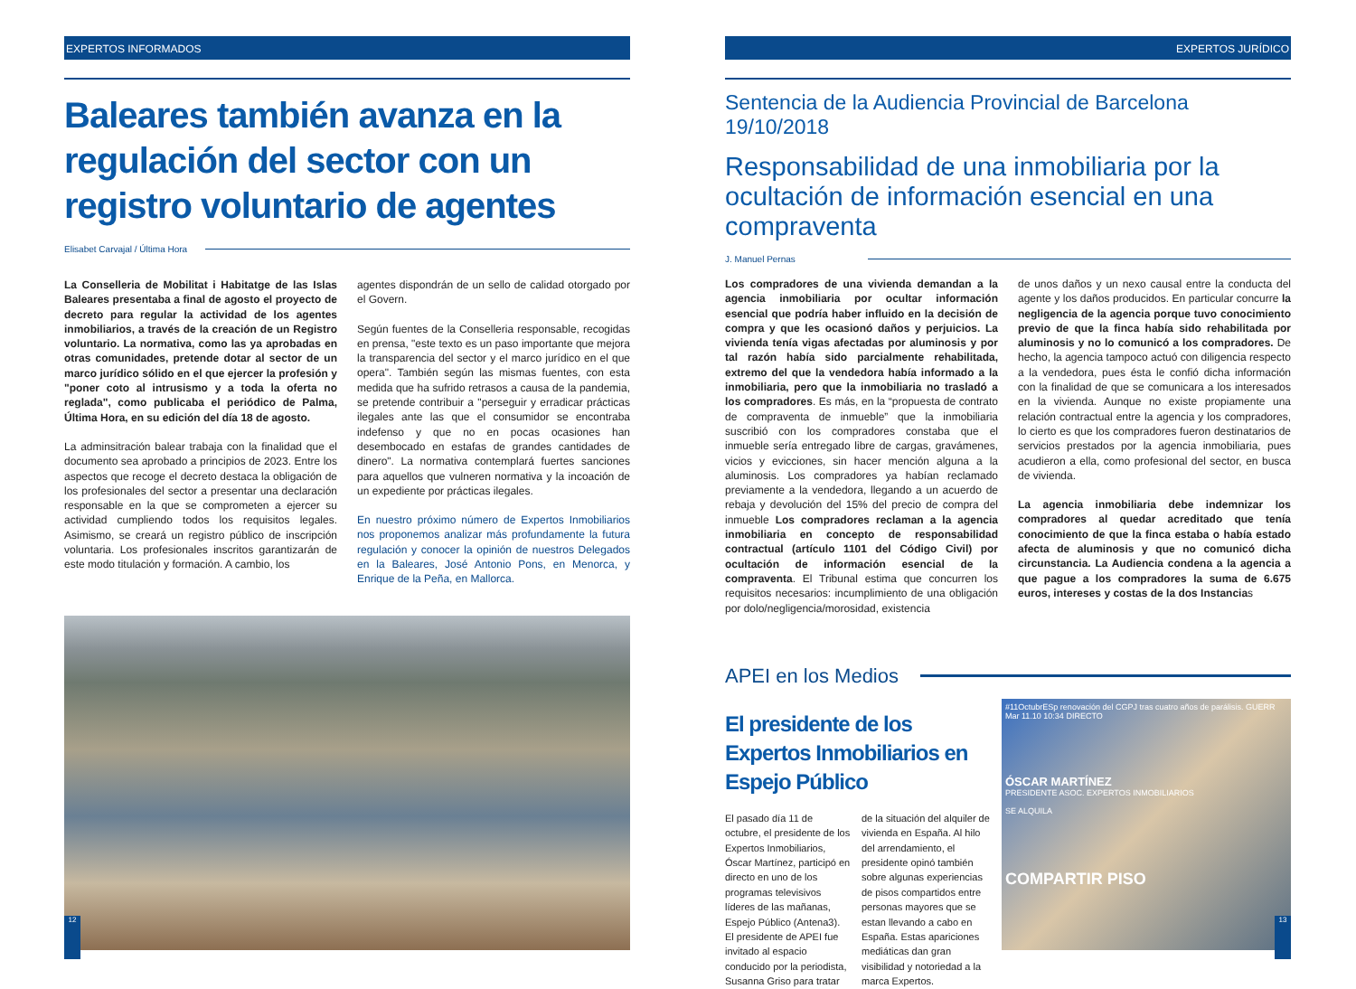EXPERTOS INFORMADOS
Baleares también avanza en la regulación del sector con un registro voluntario de agentes
Elisabet Carvajal / Última Hora
La Conselleria de Mobilitat i Habitatge de las Islas Baleares presentaba a final de agosto el proyecto de decreto para regular la actividad de los agentes inmobiliarios, a través de la creación de un Registro voluntario. La normativa, como las ya aprobadas en otras comunidades, pretende dotar al sector de un marco jurídico sólido en el que ejercer la profesión y "poner coto al intrusismo y a toda la oferta no reglada", como publicaba el periódico de Palma, Última Hora, en su edición del día 18 de agosto.
La adminsitración balear trabaja con la finalidad que el documento sea aprobado a principios de 2023. Entre los aspectos que recoge el decreto destaca la obligación de los profesionales del sector a presentar una declaración responsable en la que se comprometen a ejercer su actividad cumpliendo todos los requisitos legales. Asimismo, se creará un registro público de inscripción voluntaria. Los profesionales inscritos garantizarán de este modo titulación y formación. A cambio, los
agentes dispondrán de un sello de calidad otorgado por el Govern.
Según fuentes de la Conselleria responsable, recogidas en prensa, "este texto es un paso importante que mejora la transparencia del sector y el marco jurídico en el que opera". También según las mismas fuentes, con esta medida que ha sufrido retrasos a causa de la pandemia, se pretende contribuir a "perseguir y erradicar prácticas ilegales ante las que el consumidor se encontraba indefenso y que no en pocas ocasiones han desembocado en estafas de grandes cantidades de dinero". La normativa contemplará fuertes sanciones para aquellos que vulneren normativa y la incoación de un expediente por prácticas ilegales.
En nuestro próximo número de Expertos Inmobiliarios nos proponemos analizar más profundamente la futura regulación y conocer la opinión de nuestros Delegados en la Baleares, José Antonio Pons, en Menorca, y Enrique de la Peña, en Mallorca.
12
EXPERTOS JURÍDICO
Sentencia de la Audiencia Provincial de Barcelona 19/10/2018
Responsabilidad de una inmobiliaria por la ocultación de información esencial en una compraventa
J. Manuel Pernas
Los compradores de una vivienda demandan a la agencia inmobiliaria por ocultar información esencial que podría haber influido en la decisión de compra y que les ocasionó daños y perjuicios. La vivienda tenía vigas afectadas por aluminosis y por tal razón había sido parcialmente rehabilitada, extremo del que la vendedora había informado a la inmobiliaria, pero que la inmobiliaria no trasladó a los compradores. Es más, en la “propuesta de contrato de compraventa de inmueble” que la inmobiliaria suscribió con los compradores constaba que el inmueble sería entregado libre de cargas, gravámenes, vicios y evicciones, sin hacer mención alguna a la aluminosis. Los compradores ya habían reclamado previamente a la vendedora, llegando a un acuerdo de rebaja y devolución del 15% del precio de compra del inmueble Los compradores reclaman a la agencia inmobiliaria en concepto de responsabilidad contractual (artículo 1101 del Código Civil) por ocultación de información esencial de la compraventa. El Tribunal estima que concurren los requisitos necesarios: incumplimiento de una obligación por dolo/negligencia/morosidad, existencia
de unos daños y un nexo causal entre la conducta del agente y los daños producidos. En particular concurre la negligencia de la agencia porque tuvo conocimiento previo de que la finca había sido rehabilitada por aluminosis y no lo comunicó a los compradores. De hecho, la agencia tampoco actuó con diligencia respecto a la vendedora, pues ésta le confió dicha información con la finalidad de que se comunicara a los interesados en la vivienda. Aunque no existe propiamente una relación contractual entre la agencia y los compradores, lo cierto es que los compradores fueron destinatarios de servicios prestados por la agencia inmobiliaria, pues acudieron a ella, como profesional del sector, en busca de vivienda.
La agencia inmobiliaria debe indemnizar los compradores al quedar acreditado que tenía conocimiento de que la finca estaba o había estado afecta de aluminosis y que no comunicó dicha circunstancia. La Audiencia condena a la agencia a que pague a los compradores la suma de 6.675 euros, intereses y costas de la dos Instancias
APEI en los Medios
El presidente de los Expertos Inmobiliarios en Espejo Público
El pasado día 11 de octubre, el presidente de los Expertos Inmobiliarios, Óscar Martínez, participó en directo en uno de los programas televisivos líderes de las mañanas, Espejo Público (Antena3). El presidente de APEI fue invitado al espacio conducido por la periodista, Susanna Griso para tratar
de la situación del alquiler de vivienda en España. Al hilo del arrendamiento, el presidente opinó también sobre algunas experiencias de pisos compartidos entre personas mayores que se estan llevando a cabo en España. Estas apariciones mediáticas dan gran visibilidad y notoriedad a la marca Expertos.
#11OctubrESp renovación del CGPJ tras cuatro años de parálisis. GUERR
Mar 11.10 10:34 DIRECTO
ÓSCAR MARTÍNEZ
PRESIDENTE ASOC. EXPERTOS INMOBILIARIOS
SE ALQUILA
COMPARTIR PISO
13